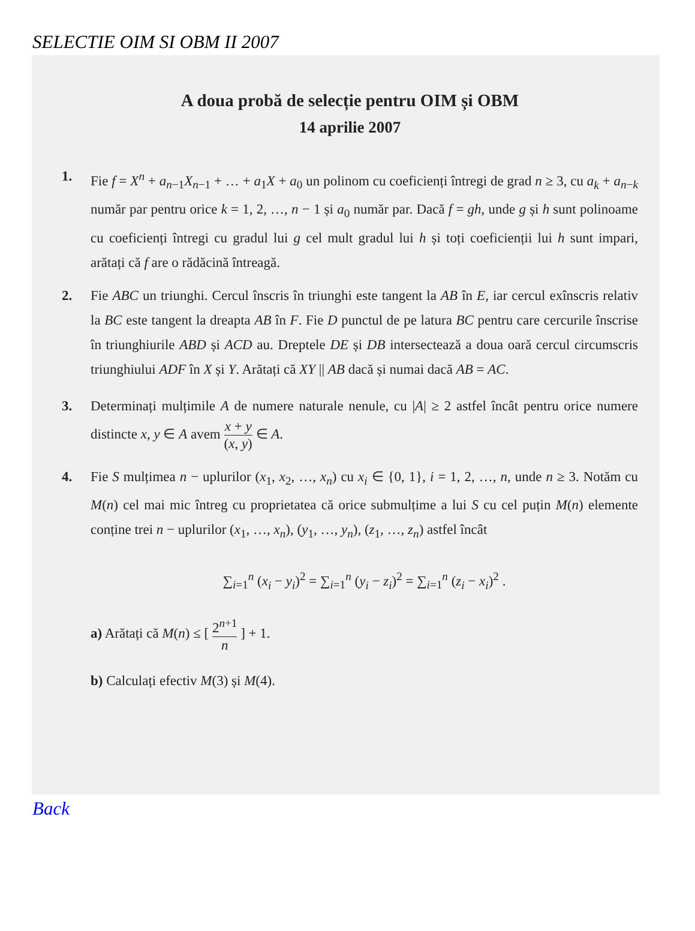SELECTIE OIM SI OBM II 2007
A doua probă de selecție pentru OIM și OBM
14 aprilie 2007
1. Fie f = X<sup>n</sup> + a<sub>n−1</sub>X<sub>n−1</sub> + … + a<sub>1</sub>X + a<sub>0</sub> un polinom cu coeficienți întregi de grad n ≥ 3, cu a<sub>k</sub> + a<sub>n−k</sub> număr par pentru orice k = 1, 2, …, n − 1 și a<sub>0</sub> număr par. Dacă f = gh, unde g și h sunt polinoame cu coeficienți întregi cu gradul lui g cel mult gradul lui h și toți coeficienții lui h sunt impari, arătați că f are o rădăcină întreagă.
2. Fie ABC un triunghi. Cercul înscris în triunghi este tangent la AB în E, iar cercul exînscris relativ la BC este tangent la dreapta AB în F. Fie D punctul de pe latura BC pentru care cercurile înscrise în triunghiurile ABD și ACD au. Dreptele DE și DB intersectează a doua oară cercul circumscris triunghiului ADF în X și Y. Arătați că XY || AB dacă și numai dacă AB = AC.
3. Determinați mulțimile A de numere naturale nenule, cu |A| ≥ 2 astfel încât pentru orice numere distincte x, y ∈ A avem x + y (x, y) ∈ A.
4. Fie S mulțimea n − uplurilor (x<sub>1</sub>, x<sub>2</sub>, …, x<sub>n</sub>) cu x<sub>i</sub> ∈ {0, 1}, i = 1, 2, …, n, unde n ≥ 3. Notăm cu M(n) cel mai mic întreg cu proprietatea că orice submulțime a lui S cu cel puțin M(n) elemente conține trei n − uplurilor (x<sub>1</sub>, …, x<sub>n</sub>), (y<sub>1</sub>, …, y<sub>n</sub>), (z<sub>1</sub>, …, z<sub>n</sub>) astfel încât
∑<sub>i=1</sub><sup>n</sup> (x<sub>i</sub> − y<sub>i</sub>)<sup>2</sup> = ∑<sub>i=1</sub><sup>n</sup> (y<sub>i</sub> − z<sub>i</sub>)<sup>2</sup> = ∑<sub>i=1</sub><sup>n</sup> (z<sub>i</sub> − x<sub>i</sub>)<sup>2</sup> .
a) Arătați că M(n) ≤ [ 2<sup>n+1</sup> n ] + 1.
b) Calculați efectiv M(3) și M(4).
Back